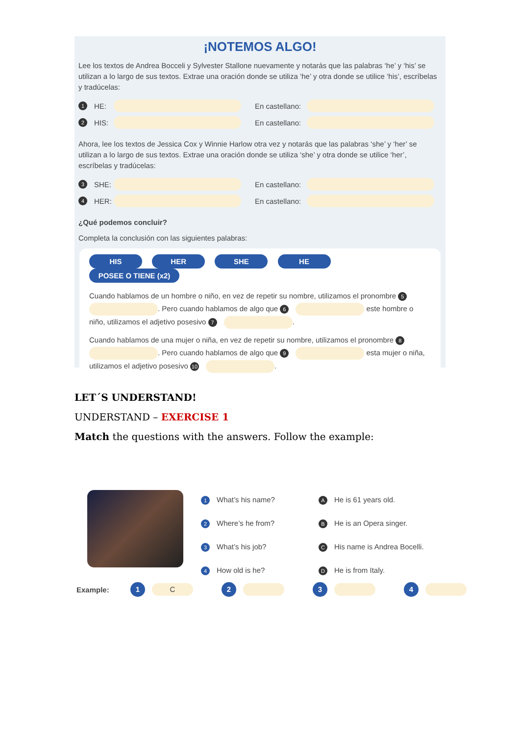¡NOTEMOS ALGO!
Lee los textos de Andrea Bocceli y Sylvester Stallone nuevamente y notarás que las palabras ‘he’ y ‘his’ se utilizan a lo largo de sus textos. Extrae una oración donde se utiliza ‘he’ y otra donde se utilice ‘his’, escríbelas y tradúcelas:
1 HE: En castellano:
2 HIS: En castellano:
Ahora, lee los textos de Jessica Cox y Winnie Harlow otra vez y notarás que las palabras ‘she’ y ‘her’ se utilizan a lo largo de sus textos. Extrae una oración donde se utiliza ‘she’ y otra donde se utilice ‘her’, escríbelas y tradúcelas:
3 SHE: En castellano:
4 HER: En castellano:
¿Qué podemos concluir?
Completa la conclusión con las siguientes palabras:
HIS HER SHE HE POSEE O TIENE (x2)
Cuando hablamos de un hombre o niño, en vez de repetir su nombre, utilizamos el pronombre 5 . Pero cuando hablamos de algo que 6 este hombre o niño, utilizamos el adjetivo posesivo 7 .
Cuando hablamos de una mujer o niña, en vez de repetir su nombre, utilizamos el pronombre 8 . Pero cuando hablamos de algo que 9 esta mujer o niña, utilizamos el adjetivo posesivo 10 .
LET´S UNDERSTAND!
UNDERSTAND – EXERCISE 1
Match the questions with the answers. Follow the example:
1 What’s his name?
2 Where’s he from?
3 What’s his job?
4 How old is he?
A He is 61 years old.
B He is an Opera singer.
C His name is Andrea Bocelli.
D He is from Italy.
Example: 1 C 2 3 4